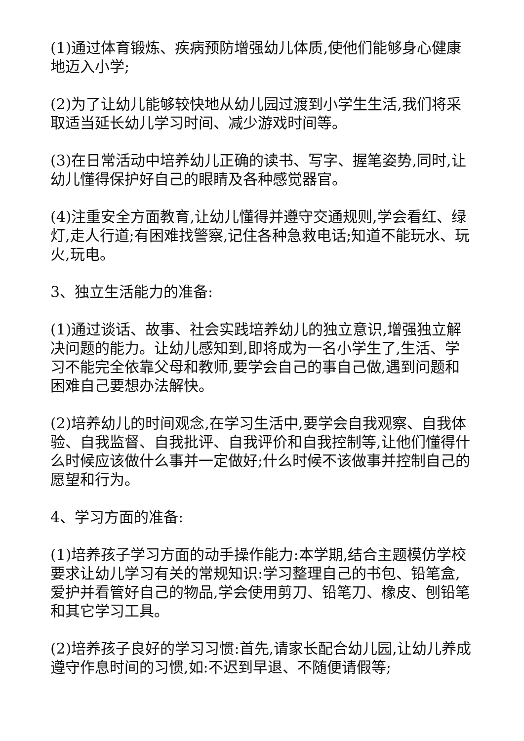(1)通过体育锻炼、疾病预防增强幼儿体质,使他们能够身心健康地迈入小学;
(2)为了让幼儿能够较快地从幼儿园过渡到小学生生活,我们将采取适当延长幼儿学习时间、减少游戏时间等。
(3)在日常活动中培养幼儿正确的读书、写字、握笔姿势,同时,让幼儿懂得保护好自己的眼睛及各种感觉器官。
(4)注重安全方面教育,让幼儿懂得并遵守交通规则,学会看红、绿灯,走人行道;有困难找警察,记住各种急救电话;知道不能玩水、玩火,玩电。
3、独立生活能力的准备:
(1)通过谈话、故事、社会实践培养幼儿的独立意识,增强独立解决问题的能力。让幼儿感知到,即将成为一名小学生了,生活、学习不能完全依靠父母和教师,要学会自己的事自己做,遇到问题和困难自己要想办法解快。
(2)培养幼儿的时间观念,在学习生活中,要学会自我观察、自我体验、自我监督、自我批评、自我评价和自我控制等,让他们懂得什么时候应该做什么事并一定做好;什么时候不该做事并控制自己的愿望和行为。
4、学习方面的准备:
(1)培养孩子学习方面的动手操作能力:本学期,结合主题模仿学校要求让幼儿学习有关的常规知识:学习整理自己的书包、铅笔盒,爱护并看管好自己的物品,学会使用剪刀、铅笔刀、橡皮、刨铅笔和其它学习工具。
(2)培养孩子良好的学习习惯:首先,请家长配合幼儿园,让幼儿养成遵守作息时间的习惯,如:不迟到早退、不随便请假等;